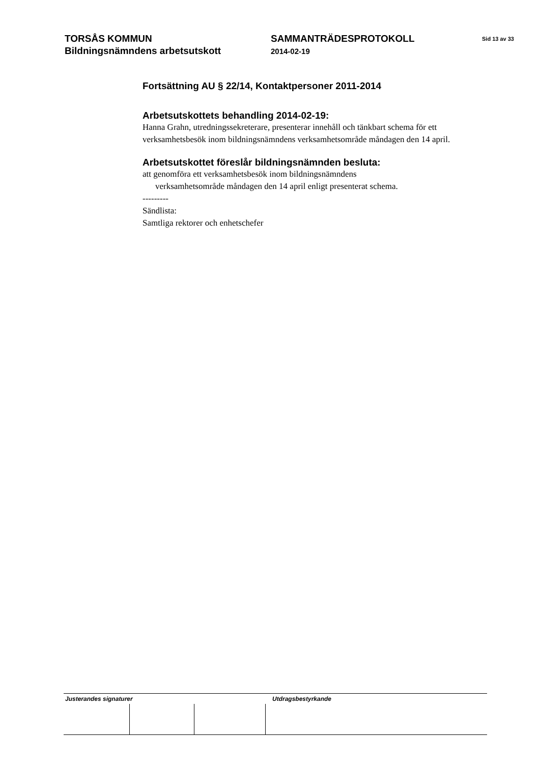TORSÅS KOMMUN
Bildningsnämndens arbetsutskott
SAMMANTRÄDESPROTOKOLL
2014-02-19
Sid 13 av 33
Fortsättning AU § 22/14, Kontaktpersoner 2011-2014
Arbetsutskottets behandling 2014-02-19:
Hanna Grahn, utredningssekreterare, presenterar innehåll och tänkbart schema för ett verksamhetsbesök inom bildningsnämndens verksamhetsområde måndagen den 14 april.
Arbetsutskottet föreslår bildningsnämnden besluta:
att genomföra ett verksamhetsbesök inom bildningsnämndens
verksamhetsområde måndagen den 14 april enligt presenterat schema.
---------
Sändlista:
Samtliga rektorer och enhetschefer
Justerandes signaturer Utdragsbestyrkande